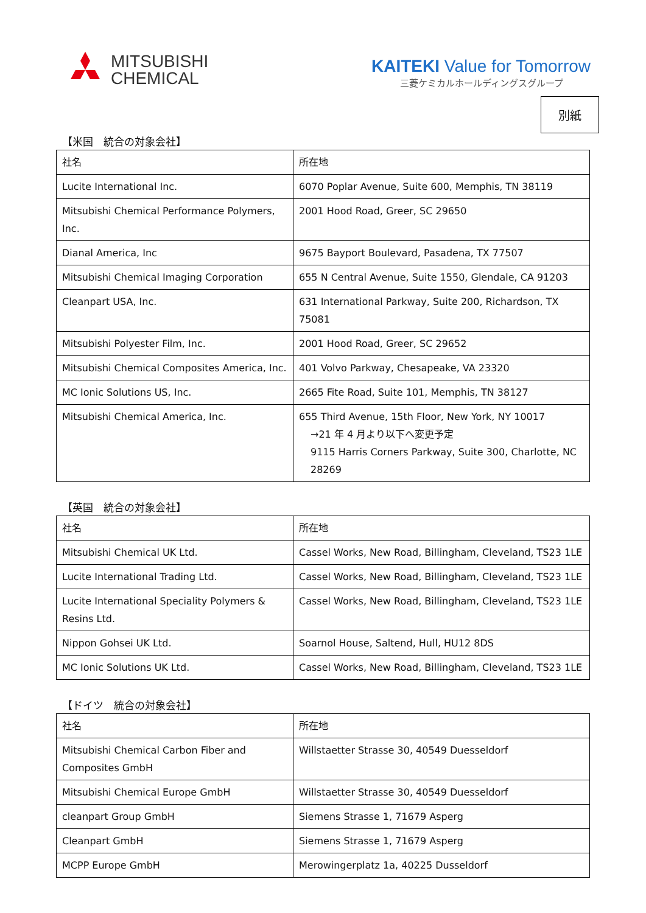MITSUBISHI
CHEMICAL
KAITEKI Value for Tomorrow
三菱ケミカルホールディングスグループ
別紙
【米国　統合の対象会社】
| 社名 | 所在地 |
| --- | --- |
| Lucite International Inc. | 6070 Poplar Avenue, Suite 600, Memphis, TN 38119 |
| Mitsubishi Chemical Performance Polymers, Inc. | 2001 Hood Road, Greer, SC 29650 |
| Dianal America, Inc | 9675 Bayport Boulevard, Pasadena, TX 77507 |
| Mitsubishi Chemical Imaging Corporation | 655 N Central Avenue, Suite 1550, Glendale, CA 91203 |
| Cleanpart USA, Inc. | 631 International Parkway, Suite 200, Richardson, TX 75081 |
| Mitsubishi Polyester Film, Inc. | 2001 Hood Road, Greer, SC 29652 |
| Mitsubishi Chemical Composites America, Inc. | 401 Volvo Parkway, Chesapeake, VA 23320 |
| MC Ionic Solutions US, Inc. | 2665 Fite Road, Suite 101, Memphis, TN 38127 |
| Mitsubishi Chemical America, Inc. | 655 Third Avenue, 15th Floor, New York, NY 10017 →21 年 4 月より以下へ変更予定 9115 Harris Corners Parkway, Suite 300, Charlotte, NC 28269 |
【英国　統合の対象会社】
| 社名 | 所在地 |
| --- | --- |
| Mitsubishi Chemical UK Ltd. | Cassel Works, New Road, Billingham, Cleveland, TS23 1LE |
| Lucite International Trading Ltd. | Cassel Works, New Road, Billingham, Cleveland, TS23 1LE |
| Lucite International Speciality Polymers & Resins Ltd. | Cassel Works, New Road, Billingham, Cleveland, TS23 1LE |
| Nippon Gohsei UK Ltd. | Soarnol House, Saltend, Hull, HU12 8DS |
| MC Ionic Solutions UK Ltd. | Cassel Works, New Road, Billingham, Cleveland, TS23 1LE |
【ドイツ　統合の対象会社】
| 社名 | 所在地 |
| --- | --- |
| Mitsubishi Chemical Carbon Fiber and Composites GmbH | Willstaetter Strasse 30, 40549 Duesseldorf |
| Mitsubishi Chemical Europe GmbH | Willstaetter Strasse 30, 40549 Duesseldorf |
| cleanpart Group GmbH | Siemens Strasse 1, 71679 Asperg |
| Cleanpart GmbH | Siemens Strasse 1, 71679 Asperg |
| MCPP Europe GmbH | Merowingerplatz 1a, 40225 Dusseldorf |